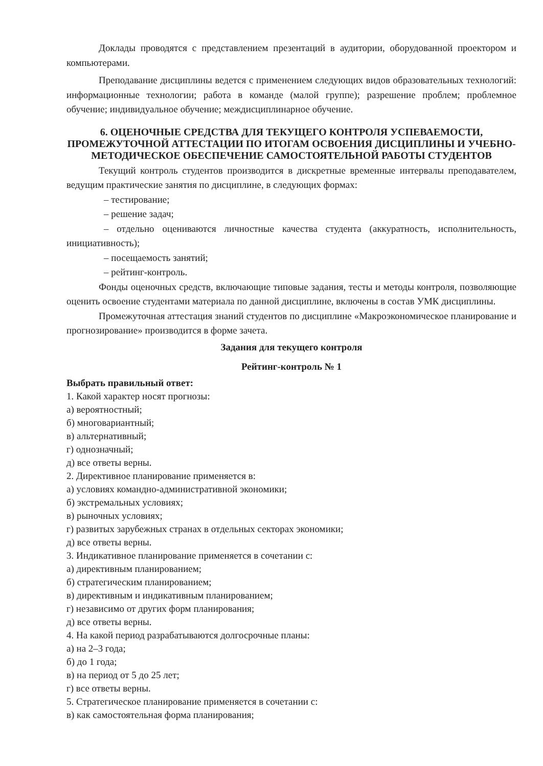Доклады проводятся с представлением презентаций в аудитории, оборудованной проектором и компьютерами.
Преподавание дисциплины ведется с применением следующих видов образовательных технологий: информационные технологии; работа в команде (малой группе); разрешение проблем; проблемное обучение; индивидуальное обучение; междисциплинарное обучение.
6. ОЦЕНОЧНЫЕ СРЕДСТВА ДЛЯ ТЕКУЩЕГО КОНТРОЛЯ УСПЕВАЕМОСТИ, ПРОМЕЖУТОЧНОЙ АТТЕСТАЦИИ ПО ИТОГАМ ОСВОЕНИЯ ДИСЦИПЛИНЫ И УЧЕБНО-МЕТОДИЧЕСКОЕ ОБЕСПЕЧЕНИЕ САМОСТОЯТЕЛЬНОЙ РАБОТЫ СТУДЕНТОВ
Текущий контроль студентов производится в дискретные временные интервалы преподавателем, ведущим практические занятия по дисциплине, в следующих формах:
– тестирование;
– решение задач;
– отдельно оцениваются личностные качества студента (аккуратность, исполнительность, инициативность);
– посещаемость занятий;
– рейтинг-контроль.
Фонды оценочных средств, включающие типовые задания, тесты и методы контроля, позволяющие оценить освоение студентами материала по данной дисциплине, включены в состав УМК дисциплины.
Промежуточная аттестация знаний студентов по дисциплине «Макроэкономическое планирование и прогнозирование» производится в форме зачета.
Задания для текущего контроля
Рейтинг-контроль № 1
Выбрать правильный ответ:
1. Какой характер носят прогнозы:
а) вероятностный;
б) многовариантный;
в) альтернативный;
г) однозначный;
д) все ответы верны.
2. Директивное планирование применяется в:
а) условиях командно-административной экономики;
б) экстремальных условиях;
в) рыночных условиях;
г) развитых зарубежных странах в отдельных секторах экономики;
д) все ответы верны.
3. Индикативное планирование применяется в сочетании с:
а) директивным планированием;
б) стратегическим планированием;
в) директивным и индикативным планированием;
г) независимо от других форм планирования;
д) все ответы верны.
4. На какой период разрабатываются долгосрочные планы:
а) на 2–3 года;
б) до 1 года;
в) на период от 5 до 25 лет;
г) все ответы верны.
5. Стратегическое планирование применяется в сочетании с:
в) как самостоятельная форма планирования;